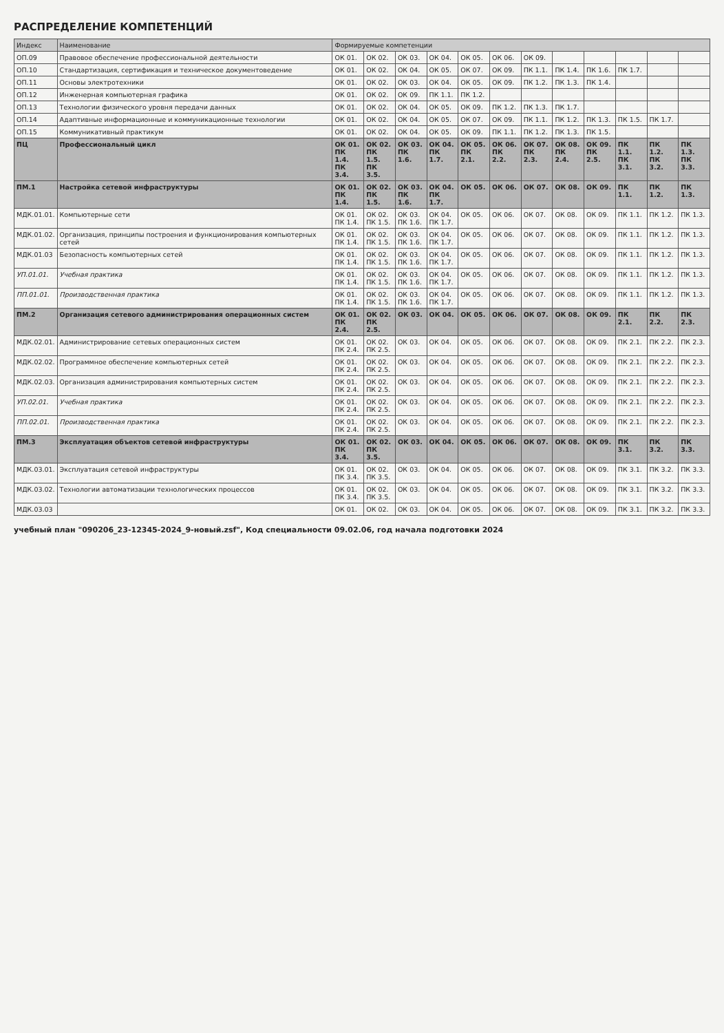РАСПРЕДЕЛЕНИЕ КОМПЕТЕНЦИЙ
| Индекс | Наименование | Формируемые компетенции | | | | | | | | | | | |
| --- | --- | --- | --- | --- | --- | --- | --- | --- | --- | --- | --- | --- | --- |
| ОП.09 | Правовое обеспечение профессиональной деятельности | ОК 01. | ОК 02. | ОК 03. | ОК 04. | ОК 05. | ОК 06. | ОК 09. | | | | | |
| ОП.10 | Стандартизация, сертификация и техническое документоведение | ОК 01. | ОК 02. | ОК 04. | ОК 05. | ОК 07. | ОК 09. | ПК 1.1. | ПК 1.4. | ПК 1.6. | ПК 1.7. | | |
| ОП.11 | Основы электротехники | ОК 01. | ОК 02. | ОК 03. | ОК 04. | ОК 05. | ОК 09. | ПК 1.2. | ПК 1.3. | ПК 1.4. | | | |
| ОП.12 | Инженерная компьютерная графика | ОК 01. | ОК 02. | ОК 09. | ПК 1.1. | ПК 1.2. | | | | | | | |
| ОП.13 | Технологии физического уровня передачи данных | ОК 01. | ОК 02. | ОК 04. | ОК 05. | ОК 09. | ПК 1.2. | ПК 1.3. | ПК 1.7. | | | | |
| ОП.14 | Адаптивные информационные и коммуникационные технологии | ОК 01. | ОК 02. | ОК 04. | ОК 05. | ОК 07. | ОК 09. | ПК 1.1. | ПК 1.2. | ПК 1.3. | ПК 1.5. | ПК 1.7. | |
| ОП.15 | Коммуникативный практикум | ОК 01. | ОК 02. | ОК 04. | ОК 05. | ОК 09. | ПК 1.1. | ПК 1.2. | ПК 1.3. | ПК 1.5. | | | |
| ПЦ | Профессиональный цикл | ОК 01. ПК 1.4. ПК 3.4. | ОК 02. ПК 1.5. ПК 3.5. | ОК 03. ПК 1.6. | ОК 04. ПК 1.7. | ОК 05. ПК 2.1. | ОК 06. ПК 2.2. | ОК 07. ПК 2.3. | ОК 08. ПК 2.4. | ОК 09. ПК 2.5. | ПК 1.1. ПК 3.1. | ПК 1.2. ПК 3.2. | ПК 1.3. ПК 3.3. |
| ПМ.1 | Настройка сетевой инфраструктуры | ОК 01. ПК 1.4. | ОК 02. ПК 1.5. | ОК 03. ПК 1.6. | ОК 04. ПК 1.7. | ОК 05. | ОК 06. | ОК 07. | ОК 08. | ОК 09. | ПК 1.1. | ПК 1.2. | ПК 1.3. |
| МДК.01.01. | Компьютерные сети | ОК 01. ПК 1.4. | ОК 02. ПК 1.5. | ОК 03. ПК 1.6. | ОК 04. ПК 1.7. | ОК 05. | ОК 06. | ОК 07. | ОК 08. | ОК 09. | ПК 1.1. | ПК 1.2. | ПК 1.3. |
| МДК.01.02. | Организация, принципы построения и функционирования компьютерных сетей | ОК 01. ПК 1.4. | ОК 02. ПК 1.5. | ОК 03. ПК 1.6. | ОК 04. ПК 1.7. | ОК 05. | ОК 06. | ОК 07. | ОК 08. | ОК 09. | ПК 1.1. | ПК 1.2. | ПК 1.3. |
| МДК.01.03 | Безопасность компьютерных сетей | ОК 01. ПК 1.4. | ОК 02. ПК 1.5. | ОК 03. ПК 1.6. | ОК 04. ПК 1.7. | ОК 05. | ОК 06. | ОК 07. | ОК 08. | ОК 09. | ПК 1.1. | ПК 1.2. | ПК 1.3. |
| УП.01.01. | Учебная практика | ОК 01. ПК 1.4. | ОК 02. ПК 1.5. | ОК 03. ПК 1.6. | ОК 04. ПК 1.7. | ОК 05. | ОК 06. | ОК 07. | ОК 08. | ОК 09. | ПК 1.1. | ПК 1.2. | ПК 1.3. |
| ПП.01.01. | Производственная практика | ОК 01. ПК 1.4. | ОК 02. ПК 1.5. | ОК 03. ПК 1.6. | ОК 04. ПК 1.7. | ОК 05. | ОК 06. | ОК 07. | ОК 08. | ОК 09. | ПК 1.1. | ПК 1.2. | ПК 1.3. |
| ПМ.2 | Организация сетевого администрирования операционных систем | ОК 01. ПК 2.4. | ОК 02. ПК 2.5. | ОК 03. | ОК 04. | ОК 05. | ОК 06. | ОК 07. | ОК 08. | ОК 09. | ПК 2.1. | ПК 2.2. | ПК 2.3. |
| МДК.02.01. | Администрирование сетевых операционных систем | ОК 01. ПК 2.4. | ОК 02. ПК 2.5. | ОК 03. | ОК 04. | ОК 05. | ОК 06. | ОК 07. | ОК 08. | ОК 09. | ПК 2.1. | ПК 2.2. | ПК 2.3. |
| МДК.02.02. | Программное обеспечение компьютерных сетей | ОК 01. ПК 2.4. | ОК 02. ПК 2.5. | ОК 03. | ОК 04. | ОК 05. | ОК 06. | ОК 07. | ОК 08. | ОК 09. | ПК 2.1. | ПК 2.2. | ПК 2.3. |
| МДК.02.03. | Организация администрирования компьютерных систем | ОК 01. ПК 2.4. | ОК 02. ПК 2.5. | ОК 03. | ОК 04. | ОК 05. | ОК 06. | ОК 07. | ОК 08. | ОК 09. | ПК 2.1. | ПК 2.2. | ПК 2.3. |
| УП.02.01. | Учебная практика | ОК 01. ПК 2.4. | ОК 02. ПК 2.5. | ОК 03. | ОК 04. | ОК 05. | ОК 06. | ОК 07. | ОК 08. | ОК 09. | ПК 2.1. | ПК 2.2. | ПК 2.3. |
| ПП.02.01. | Производственная практика | ОК 01. ПК 2.4. | ОК 02. ПК 2.5. | ОК 03. | ОК 04. | ОК 05. | ОК 06. | ОК 07. | ОК 08. | ОК 09. | ПК 2.1. | ПК 2.2. | ПК 2.3. |
| ПМ.3 | Эксплуатация объектов сетевой инфраструктуры | ОК 01. ПК 3.4. | ОК 02. ПК 3.5. | ОК 03. | ОК 04. | ОК 05. | ОК 06. | ОК 07. | ОК 08. | ОК 09. | ПК 3.1. | ПК 3.2. | ПК 3.3. |
| МДК.03.01. | Эксплуатация сетевой инфраструктуры | ОК 01. ПК 3.4. | ОК 02. ПК 3.5. | ОК 03. | ОК 04. | ОК 05. | ОК 06. | ОК 07. | ОК 08. | ОК 09. | ПК 3.1. | ПК 3.2. | ПК 3.3. |
| МДК.03.02. | Технологии автоматизации технологических процессов | ОК 01. ПК 3.4. | ОК 02. ПК 3.5. | ОК 03. | ОК 04. | ОК 05. | ОК 06. | ОК 07. | ОК 08. | ОК 09. | ПК 3.1. | ПК 3.2. | ПК 3.3. |
| МДК.03.03 | | ОК 01. | ОК 02. | ОК 03. | ОК 04. | ОК 05. | ОК 06. | ОК 07. | ОК 08. | ОК 09. | ПК 3.1. | ПК 3.2. | ПК 3.3. |
учебный план "090206_23-12345-2024_9-новый.zsf", Код специальности 09.02.06, год начала подготовки 2024